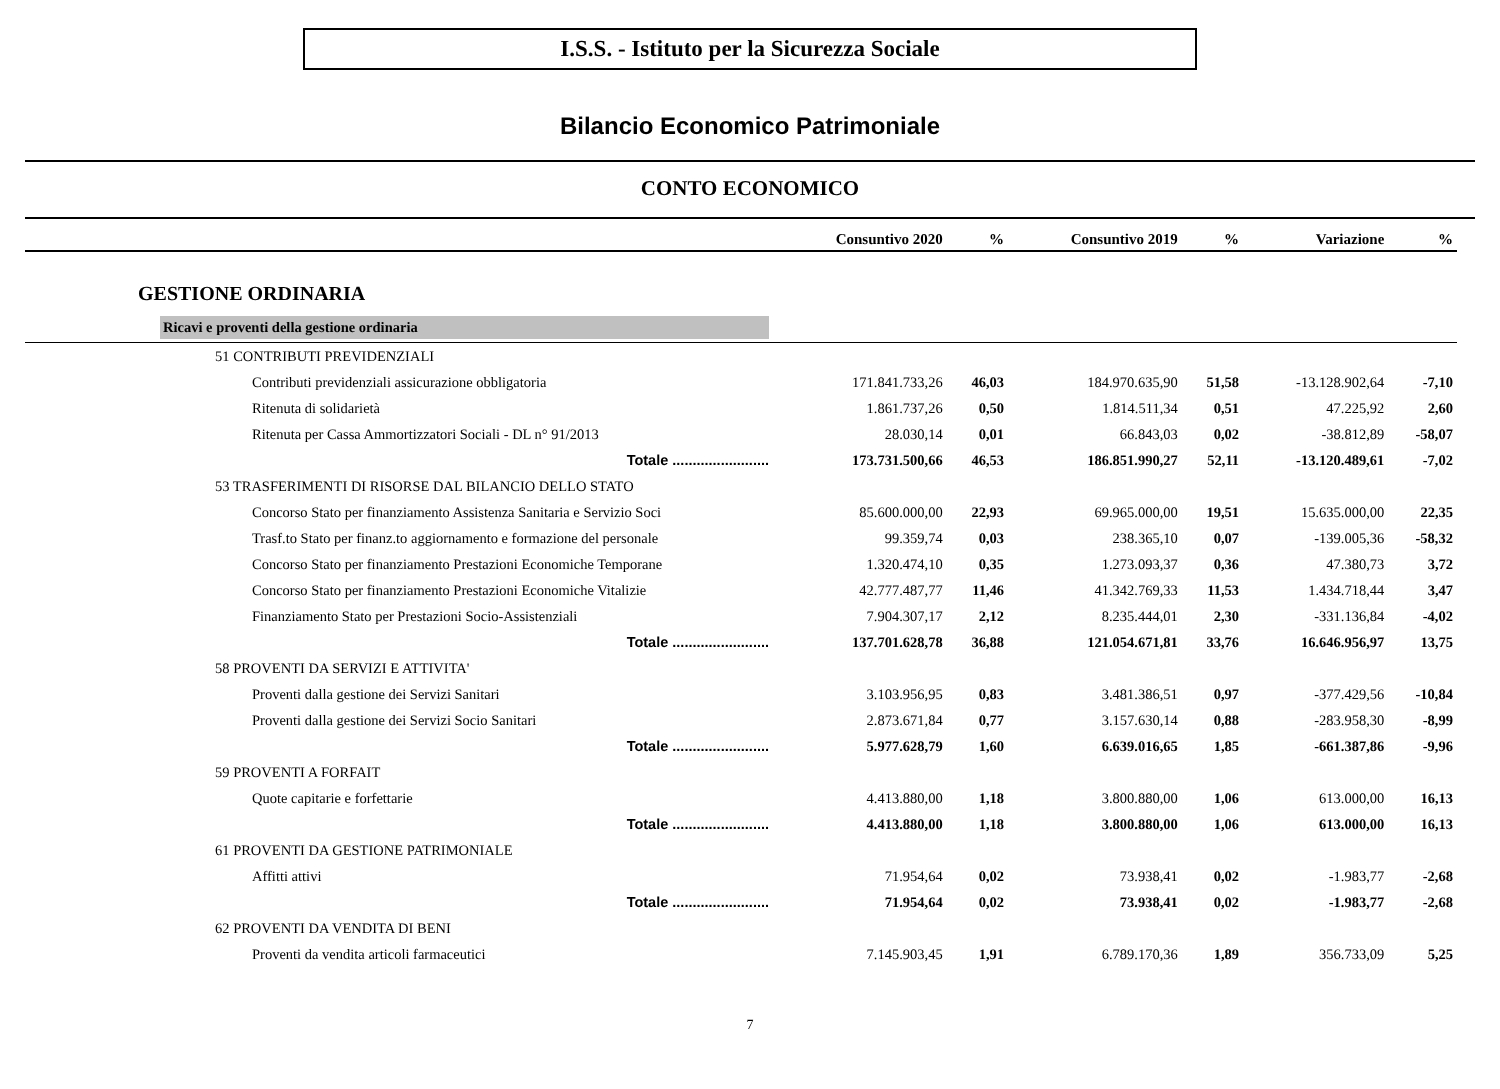I.S.S. - Istituto per la Sicurezza Sociale
Bilancio Economico Patrimoniale
CONTO ECONOMICO
| | Consuntivo 2020 | % | Consuntivo 2019 | % | Variazione | % |
| --- | --- | --- | --- | --- | --- | --- |
| GESTIONE ORDINARIA | | | | | | |
| Ricavi e proventi della gestione ordinaria | | | | | | |
| 51 CONTRIBUTI PREVIDENZIALI | | | | | | |
| Contributi previdenziali assicurazione obbligatoria | 171.841.733,26 | 46,03 | 184.970.635,90 | 51,58 | -13.128.902,64 | -7,10 |
| Ritenuta di solidarietà | 1.861.737,26 | 0,50 | 1.814.511,34 | 0,51 | 47.225,92 | 2,60 |
| Ritenuta per Cassa Ammortizzatori Sociali - DL n° 91/2013 | 28.030,14 | 0,01 | 66.843,03 | 0,02 | -38.812,89 | -58,07 |
| Totale ........................ | 173.731.500,66 | 46,53 | 186.851.990,27 | 52,11 | -13.120.489,61 | -7,02 |
| 53 TRASFERIMENTI DI RISORSE DAL BILANCIO DELLO STATO | | | | | | |
| Concorso Stato per finanziamento Assistenza Sanitaria e Servizio Soci | 85.600.000,00 | 22,93 | 69.965.000,00 | 19,51 | 15.635.000,00 | 22,35 |
| Trasf.to Stato per finanz.to aggiornamento e formazione del personale | 99.359,74 | 0,03 | 238.365,10 | 0,07 | -139.005,36 | -58,32 |
| Concorso Stato per finanziamento Prestazioni Economiche Temporane | 1.320.474,10 | 0,35 | 1.273.093,37 | 0,36 | 47.380,73 | 3,72 |
| Concorso Stato per finanziamento Prestazioni Economiche Vitalizie | 42.777.487,77 | 11,46 | 41.342.769,33 | 11,53 | 1.434.718,44 | 3,47 |
| Finanziamento Stato per Prestazioni Socio-Assistenziali | 7.904.307,17 | 2,12 | 8.235.444,01 | 2,30 | -331.136,84 | -4,02 |
| Totale ........................ | 137.701.628,78 | 36,88 | 121.054.671,81 | 33,76 | 16.646.956,97 | 13,75 |
| 58 PROVENTI DA SERVIZI E ATTIVITA' | | | | | | |
| Proventi dalla gestione dei Servizi Sanitari | 3.103.956,95 | 0,83 | 3.481.386,51 | 0,97 | -377.429,56 | -10,84 |
| Proventi dalla gestione dei Servizi Socio Sanitari | 2.873.671,84 | 0,77 | 3.157.630,14 | 0,88 | -283.958,30 | -8,99 |
| Totale ........................ | 5.977.628,79 | 1,60 | 6.639.016,65 | 1,85 | -661.387,86 | -9,96 |
| 59 PROVENTI A FORFAIT | | | | | | |
| Quote capitarie e forfettarie | 4.413.880,00 | 1,18 | 3.800.880,00 | 1,06 | 613.000,00 | 16,13 |
| Totale ........................ | 4.413.880,00 | 1,18 | 3.800.880,00 | 1,06 | 613.000,00 | 16,13 |
| 61 PROVENTI DA GESTIONE PATRIMONIALE | | | | | | |
| Affitti attivi | 71.954,64 | 0,02 | 73.938,41 | 0,02 | -1.983,77 | -2,68 |
| Totale ........................ | 71.954,64 | 0,02 | 73.938,41 | 0,02 | -1.983,77 | -2,68 |
| 62 PROVENTI DA VENDITA DI BENI | | | | | | |
| Proventi da vendita articoli farmaceutici | 7.145.903,45 | 1,91 | 6.789.170,36 | 1,89 | 356.733,09 | 5,25 |
7